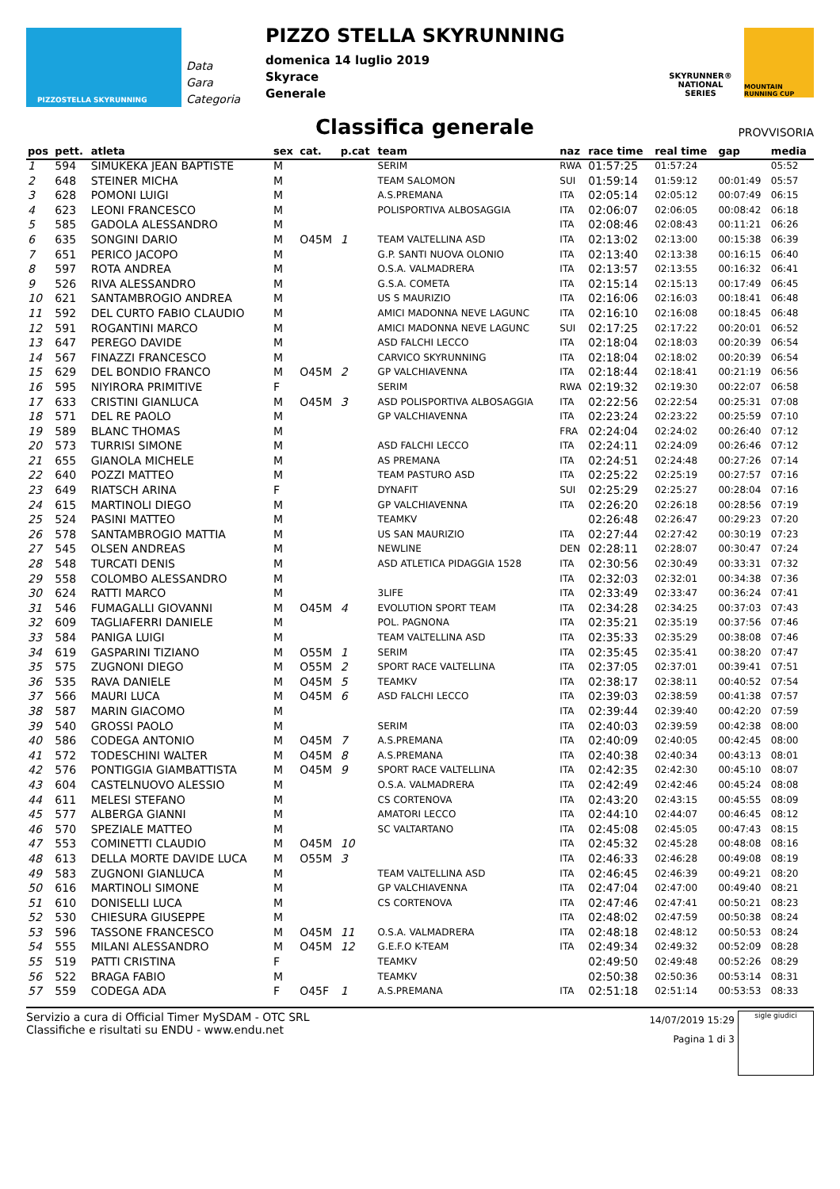PIZZOSTELLA SKYRUNNING
Data
Gara
Categoria
PIZZO STELLA SKYRUNNING
domenica 14 luglio 2019
Skyrace
Generale
SKYRUNNER®
NATIONAL SERIES
MOUNTAIN RUNNING CUP
Classifica generale
PROVVISORIA
| pos | pett. | atleta | sex | cat. | p.cat | team | naz | race time | real time | gap | media |
| --- | --- | --- | --- | --- | --- | --- | --- | --- | --- | --- | --- |
| 1 | 594 | SIMUKEKA JEAN BAPTISTE | M | | | SERIM | RWA | 01:57:25 | 01:57:24 | | 05:52 |
| 2 | 648 | STEINER MICHA | M | | | TEAM SALOMON | SUI | 01:59:14 | 01:59:12 | 00:01:49 | 05:57 |
| 3 | 628 | POMONI LUIGI | M | | | A.S.PREMANA | ITA | 02:05:14 | 02:05:12 | 00:07:49 | 06:15 |
| 4 | 623 | LEONI FRANCESCO | M | | | POLISPORTIVA ALBOSAGGIA | ITA | 02:06:07 | 02:06:05 | 00:08:42 | 06:18 |
| 5 | 585 | GADOLA ALESSANDRO | M | | | | ITA | 02:08:46 | 02:08:43 | 00:11:21 | 06:26 |
| 6 | 635 | SONGINI DARIO | M | O45M | 1 | TEAM VALTELLINA ASD | ITA | 02:13:02 | 02:13:00 | 00:15:38 | 06:39 |
| 7 | 651 | PERICO JACOPO | M | | | G.P. SANTI NUOVA OLONIO | ITA | 02:13:40 | 02:13:38 | 00:16:15 | 06:40 |
| 8 | 597 | ROTA ANDREA | M | | | O.S.A. VALMADRERA | ITA | 02:13:57 | 02:13:55 | 00:16:32 | 06:41 |
| 9 | 526 | RIVA ALESSANDRO | M | | | G.S.A. COMETA | ITA | 02:15:14 | 02:15:13 | 00:17:49 | 06:45 |
| 10 | 621 | SANTAMBROGIO ANDREA | M | | | US S MAURIZIO | ITA | 02:16:06 | 02:16:03 | 00:18:41 | 06:48 |
| 11 | 592 | DEL CURTO FABIO CLAUDIO | M | | | AMICI MADONNA NEVE LAGUNC | ITA | 02:16:10 | 02:16:08 | 00:18:45 | 06:48 |
| 12 | 591 | ROGANTINI MARCO | M | | | AMICI MADONNA NEVE LAGUNC | SUI | 02:17:25 | 02:17:22 | 00:20:01 | 06:52 |
| 13 | 647 | PEREGO DAVIDE | M | | | ASD FALCHI LECCO | ITA | 02:18:04 | 02:18:03 | 00:20:39 | 06:54 |
| 14 | 567 | FINAZZI FRANCESCO | M | | | CARVICO SKYRUNNING | ITA | 02:18:04 | 02:18:02 | 00:20:39 | 06:54 |
| 15 | 629 | DEL BONDIO FRANCO | M | O45M | 2 | GP VALCHIAVENNA | ITA | 02:18:44 | 02:18:41 | 00:21:19 | 06:56 |
| 16 | 595 | NIYIRORA PRIMITIVE | F | | | SERIM | RWA | 02:19:32 | 02:19:30 | 00:22:07 | 06:58 |
| 17 | 633 | CRISTINI GIANLUCA | M | O45M | 3 | ASD POLISPORTIVA ALBOSAGGIA | ITA | 02:22:56 | 02:22:54 | 00:25:31 | 07:08 |
| 18 | 571 | DEL RE PAOLO | M | | | GP VALCHIAVENNA | ITA | 02:23:24 | 02:23:22 | 00:25:59 | 07:10 |
| 19 | 589 | BLANC THOMAS | M | | | | FRA | 02:24:04 | 02:24:02 | 00:26:40 | 07:12 |
| 20 | 573 | TURRISI SIMONE | M | | | ASD FALCHI LECCO | ITA | 02:24:11 | 02:24:09 | 00:26:46 | 07:12 |
| 21 | 655 | GIANOLA MICHELE | M | | | AS PREMANA | ITA | 02:24:51 | 02:24:48 | 00:27:26 | 07:14 |
| 22 | 640 | POZZI MATTEO | M | | | TEAM PASTURO ASD | ITA | 02:25:22 | 02:25:19 | 00:27:57 | 07:16 |
| 23 | 649 | RIATSCH ARINA | F | | | DYNAFIT | SUI | 02:25:29 | 02:25:27 | 00:28:04 | 07:16 |
| 24 | 615 | MARTINOLI DIEGO | M | | | GP VALCHIAVENNA | ITA | 02:26:20 | 02:26:18 | 00:28:56 | 07:19 |
| 25 | 524 | PASINI MATTEO | M | | | TEAMKV | | 02:26:48 | 02:26:47 | 00:29:23 | 07:20 |
| 26 | 578 | SANTAMBROGIO MATTIA | M | | | US SAN MAURIZIO | ITA | 02:27:44 | 02:27:42 | 00:30:19 | 07:23 |
| 27 | 545 | OLSEN ANDREAS | M | | | NEWLINE | DEN | 02:28:11 | 02:28:07 | 00:30:47 | 07:24 |
| 28 | 548 | TURCATI DENIS | M | | | ASD ATLETICA PIDAGGIA 1528 | ITA | 02:30:56 | 02:30:49 | 00:33:31 | 07:32 |
| 29 | 558 | COLOMBO ALESSANDRO | M | | | | ITA | 02:32:03 | 02:32:01 | 00:34:38 | 07:36 |
| 30 | 624 | RATTI MARCO | M | | | 3LIFE | ITA | 02:33:49 | 02:33:47 | 00:36:24 | 07:41 |
| 31 | 546 | FUMAGALLI GIOVANNI | M | O45M | 4 | EVOLUTION SPORT TEAM | ITA | 02:34:28 | 02:34:25 | 00:37:03 | 07:43 |
| 32 | 609 | TAGLIAFERRI DANIELE | M | | | POL. PAGNONA | ITA | 02:35:21 | 02:35:19 | 00:37:56 | 07:46 |
| 33 | 584 | PANIGA LUIGI | M | | | TEAM VALTELLINA ASD | ITA | 02:35:33 | 02:35:29 | 00:38:08 | 07:46 |
| 34 | 619 | GASPARINI TIZIANO | M | O55M | 1 | SERIM | ITA | 02:35:45 | 02:35:41 | 00:38:20 | 07:47 |
| 35 | 575 | ZUGNONI DIEGO | M | O55M | 2 | SPORT RACE VALTELLINA | ITA | 02:37:05 | 02:37:01 | 00:39:41 | 07:51 |
| 36 | 535 | RAVA DANIELE | M | O45M | 5 | TEAMKV | ITA | 02:38:17 | 02:38:11 | 00:40:52 | 07:54 |
| 37 | 566 | MAURI LUCA | M | O45M | 6 | ASD FALCHI LECCO | ITA | 02:39:03 | 02:38:59 | 00:41:38 | 07:57 |
| 38 | 587 | MARIN GIACOMO | M | | | | ITA | 02:39:44 | 02:39:40 | 00:42:20 | 07:59 |
| 39 | 540 | GROSSI PAOLO | M | | | SERIM | ITA | 02:40:03 | 02:39:59 | 00:42:38 | 08:00 |
| 40 | 586 | CODEGA ANTONIO | M | O45M | 7 | A.S.PREMANA | ITA | 02:40:09 | 02:40:05 | 00:42:45 | 08:00 |
| 41 | 572 | TODESCHINI WALTER | M | O45M | 8 | A.S.PREMANA | ITA | 02:40:38 | 02:40:34 | 00:43:13 | 08:01 |
| 42 | 576 | PONTIGGIA GIAMBATTISTA | M | O45M | 9 | SPORT RACE VALTELLINA | ITA | 02:42:35 | 02:42:30 | 00:45:10 | 08:07 |
| 43 | 604 | CASTELNUOVO ALESSIO | M | | | O.S.A. VALMADRERA | ITA | 02:42:49 | 02:42:46 | 00:45:24 | 08:08 |
| 44 | 611 | MELESI STEFANO | M | | | CS CORTENOVA | ITA | 02:43:20 | 02:43:15 | 00:45:55 | 08:09 |
| 45 | 577 | ALBERGA GIANNI | M | | | AMATORI LECCO | ITA | 02:44:10 | 02:44:07 | 00:46:45 | 08:12 |
| 46 | 570 | SPEZIALE MATTEO | M | | | SC VALTARTANO | ITA | 02:45:08 | 02:45:05 | 00:47:43 | 08:15 |
| 47 | 553 | COMINETTI CLAUDIO | M | O45M | 10 | | ITA | 02:45:32 | 02:45:28 | 00:48:08 | 08:16 |
| 48 | 613 | DELLA MORTE DAVIDE LUCA | M | O55M | 3 | | ITA | 02:46:33 | 02:46:28 | 00:49:08 | 08:19 |
| 49 | 583 | ZUGNONI GIANLUCA | M | | | TEAM VALTELLINA ASD | ITA | 02:46:45 | 02:46:39 | 00:49:21 | 08:20 |
| 50 | 616 | MARTINOLI SIMONE | M | | | GP VALCHIAVENNA | ITA | 02:47:04 | 02:47:00 | 00:49:40 | 08:21 |
| 51 | 610 | DONISELLI LUCA | M | | | CS CORTENOVA | ITA | 02:47:46 | 02:47:41 | 00:50:21 | 08:23 |
| 52 | 530 | CHIESURA GIUSEPPE | M | | | | ITA | 02:48:02 | 02:47:59 | 00:50:38 | 08:24 |
| 53 | 596 | TASSONE FRANCESCO | M | O45M | 11 | O.S.A. VALMADRERA | ITA | 02:48:18 | 02:48:12 | 00:50:53 | 08:24 |
| 54 | 555 | MILANI ALESSANDRO | M | O45M | 12 | G.E.F.O K-TEAM | ITA | 02:49:34 | 02:49:32 | 00:52:09 | 08:28 |
| 55 | 519 | PATTI CRISTINA | F | | | TEAMKV | | 02:49:50 | 02:49:48 | 00:52:26 | 08:29 |
| 56 | 522 | BRAGA FABIO | M | | | TEAMKV | | 02:50:38 | 02:50:36 | 00:53:14 | 08:31 |
| 57 | 559 | CODEGA ADA | F | O45F | 1 | A.S.PREMANA | ITA | 02:51:18 | 02:51:14 | 00:53:53 | 08:33 |
Servizio a cura di Official Timer MySDAM - OTC SRL
Classifiche e risultati su ENDU - www.endu.net
14/07/2019 15:29
Pagina 1 di 3
sigle giudici